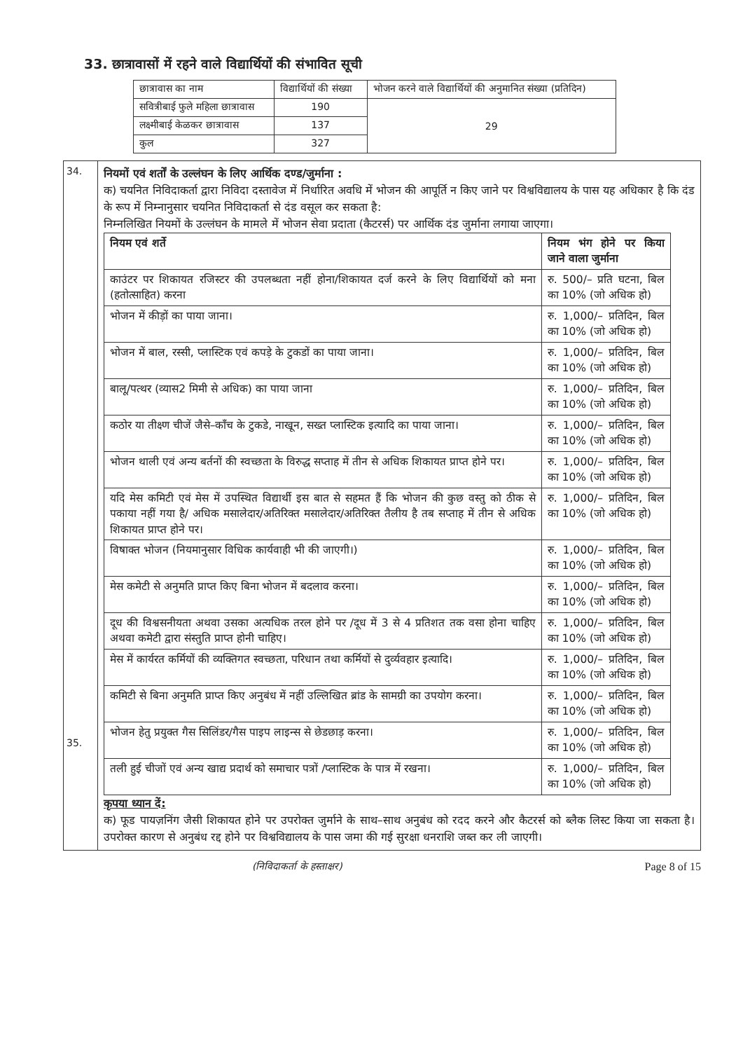33. छात्रावासों में रहने वाले विद्यार्थियों की संभावित सूची
| छात्रावास का नाम | विद्यार्थियों की संख्या | भोजन करने वाले विद्यार्थियों की अनुमानित संख्या (प्रतिदिन) |
| सवित्रीबाई फुले महिला छात्रावास | 190 | 29 |
| लक्ष्मीबाई केळकर छात्रावास | 137 | |
| कुल | 327 | |
34.
35.
नियमों एवं शर्तों के उल्लंघन के लिए आर्थिक दण्ड/जुर्माना :
क) चयनित निविदाकर्ता द्वारा निविदा दस्तावेज में निर्धारित अवधि में भोजन की आपूर्ति न किए जाने पर विश्वविद्यालय के पास यह अधिकार है कि दंड के रूप में निम्नानुसार चयनित निविदाकर्ता से दंड वसूल कर सकता है:
निम्नलिखित नियमों के उल्लंघन के मामले में भोजन सेवा प्रदाता (कैटरर्स) पर आर्थिक दंड जुर्माना लगाया जाएगा।
| नियम एवं शर्ते | नियम भंग होने पर किया जाने वाला जुर्माना |
| --- | --- |
| काउंटर पर शिकायत रजिस्टर की उपलब्धता नहीं होना/शिकायत दर्ज करने के लिए विद्यार्थियों को मना (हतोत्साहित) करना | रु. 500/– प्रति घटना, बिल का 10% (जो अधिक हो) |
| भोजन में कीड़ों का पाया जाना। | रु. 1,000/– प्रतिदिन, बिल का 10% (जो अधिक हो) |
| भोजन में बाल, रस्सी, प्लास्टिक एवं कपड़े के टुकडों का पाया जाना। | रु. 1,000/– प्रतिदिन, बिल का 10% (जो अधिक हो) |
| बालू/पत्थर (व्यास2 मिमी से अधिक) का पाया जाना | रु. 1,000/– प्रतिदिन, बिल का 10% (जो अधिक हो) |
| कठोर या तीक्ष्ण चीजें जैसे–काँच के टुकडे, नाखून, सख्त प्लास्टिक इत्यादि का पाया जाना। | रु. 1,000/– प्रतिदिन, बिल का 10% (जो अधिक हो) |
| भोजन थाली एवं अन्य बर्तनों की स्वच्छता के विरुद्ध सप्ताह में तीन से अधिक शिकायत प्राप्त होने पर। | रु. 1,000/– प्रतिदिन, बिल का 10% (जो अधिक हो) |
| यदि मेस कमिटी एवं मेस में उपस्थित विद्यार्थी इस बात से सहमत हैं कि भोजन की कुछ वस्तु को ठीक से पकाया नहीं गया है/ अधिक मसालेदार/अतिरिक्त मसालेदार/अतिरिक्त तैलीय है तब सप्ताह में तीन से अधिक शिकायत प्राप्त होने पर। | रु. 1,000/– प्रतिदिन, बिल का 10% (जो अधिक हो) |
| विषाक्त भोजन (नियमानुसार विधिक कार्यवाही भी की जाएगी।) | रु. 1,000/– प्रतिदिन, बिल का 10% (जो अधिक हो) |
| मेस कमेटी से अनुमति प्राप्त किए बिना भोजन में बदलाव करना। | रु. 1,000/– प्रतिदिन, बिल का 10% (जो अधिक हो) |
| दूध की विश्वसनीयता अथवा उसका अत्यधिक तरल होने पर /दूध में 3 से 4 प्रतिशत तक वसा होना चाहिए अथवा कमेटी द्वारा संस्तुति प्राप्त होनी चाहिए। | रु. 1,000/– प्रतिदिन, बिल का 10% (जो अधिक हो) |
| मेस में कार्यरत कर्मियों की व्यक्तिगत स्वच्छता, परिधान तथा कर्मियों से दुर्व्यवहार इत्यादि। | रु. 1,000/– प्रतिदिन, बिल का 10% (जो अधिक हो) |
| कमिटी से बिना अनुमति प्राप्त किए अनुबंध में नहीं उल्लिखित ब्रांड के सामग्री का उपयोग करना। | रु. 1,000/– प्रतिदिन, बिल का 10% (जो अधिक हो) |
| भोजन हेतु प्रयुक्त गैस सिलिंडर/गैस पाइप लाइन्स से छेडछाड़ करना। | रु. 1,000/– प्रतिदिन, बिल का 10% (जो अधिक हो) |
| तली हुई चीजों एवं अन्य खाद्य प्रदार्थ को समाचार पत्रों /प्लास्टिक के पात्र में रखना। | रु. 1,000/– प्रतिदिन, बिल का 10% (जो अधिक हो) |
कृपया ध्यान दें:
क) फूड पायज़निंग जैसी शिकायत होने पर उपरोक्त जुर्माने के साथ–साथ अनुबंध को रदद करने और कैटरर्स को ब्लैक लिस्ट किया जा सकता है। उपरोक्त कारण से अनुबंध रद्द होने पर विश्वविद्यालय के पास जमा की गई सुरक्षा धनराशि जब्त कर ली जाएगी।
(निविदाकर्ता के हस्ताक्षर) Page 8 of 15